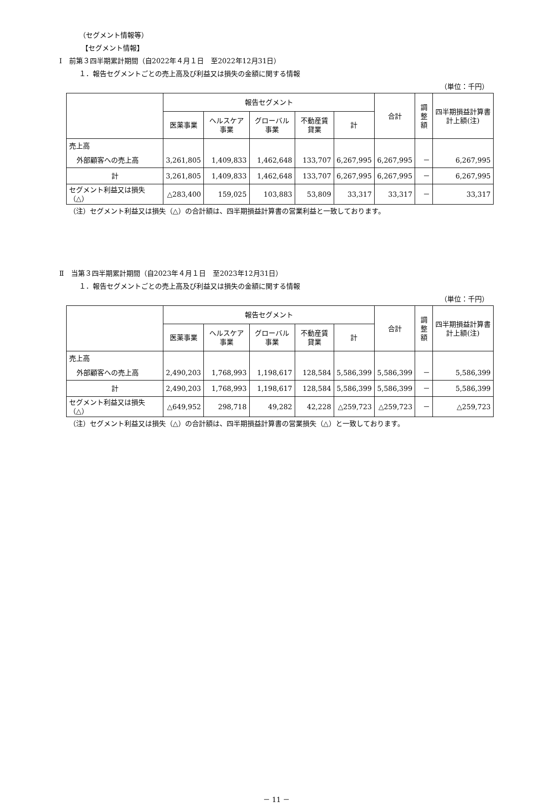（セグメント情報等）
【セグメント情報】
Ⅰ　前第３四半期累計期間（自2022年４月１日　至2022年12月31日）
１．報告セグメントごとの売上高及び利益又は損失の金額に関する情報
（単位：千円）
| | 報告セグメント | | | | | 合計 | 調整額 | 四半期損益計算書計上額(注) |
| --- | --- | --- | --- | --- | --- | --- | --- | --- |
| | 医薬事業 | ヘルスケア事業 | グローバル事業 | 不動産賃貸業 | 計 | | | |
| 売上高 | | | | | | | | |
| 外部顧客への売上高 | 3,261,805 | 1,409,833 | 1,462,648 | 133,707 | 6,267,995 | 6,267,995 | － | 6,267,995 |
| 計 | 3,261,805 | 1,409,833 | 1,462,648 | 133,707 | 6,267,995 | 6,267,995 | － | 6,267,995 |
| セグメント利益又は損失（△） | △283,400 | 159,025 | 103,883 | 53,809 | 33,317 | 33,317 | － | 33,317 |
（注）セグメント利益又は損失（△）の合計額は、四半期損益計算書の営業利益と一致しております。
Ⅱ　当第３四半期累計期間（自2023年４月１日　至2023年12月31日）
１．報告セグメントごとの売上高及び利益又は損失の金額に関する情報
（単位：千円）
| | 報告セグメント | | | | | 合計 | 調整額 | 四半期損益計算書計上額(注) |
| --- | --- | --- | --- | --- | --- | --- | --- | --- |
| | 医薬事業 | ヘルスケア事業 | グローバル事業 | 不動産賃貸業 | 計 | | | |
| 売上高 | | | | | | | | |
| 外部顧客への売上高 | 2,490,203 | 1,768,993 | 1,198,617 | 128,584 | 5,586,399 | 5,586,399 | － | 5,586,399 |
| 計 | 2,490,203 | 1,768,993 | 1,198,617 | 128,584 | 5,586,399 | 5,586,399 | － | 5,586,399 |
| セグメント利益又は損失（△） | △649,952 | 298,718 | 49,282 | 42,228 | △259,723 | △259,723 | － | △259,723 |
（注）セグメント利益又は損失（△）の合計額は、四半期損益計算書の営業損失（△）と一致しております。
－ 11 －